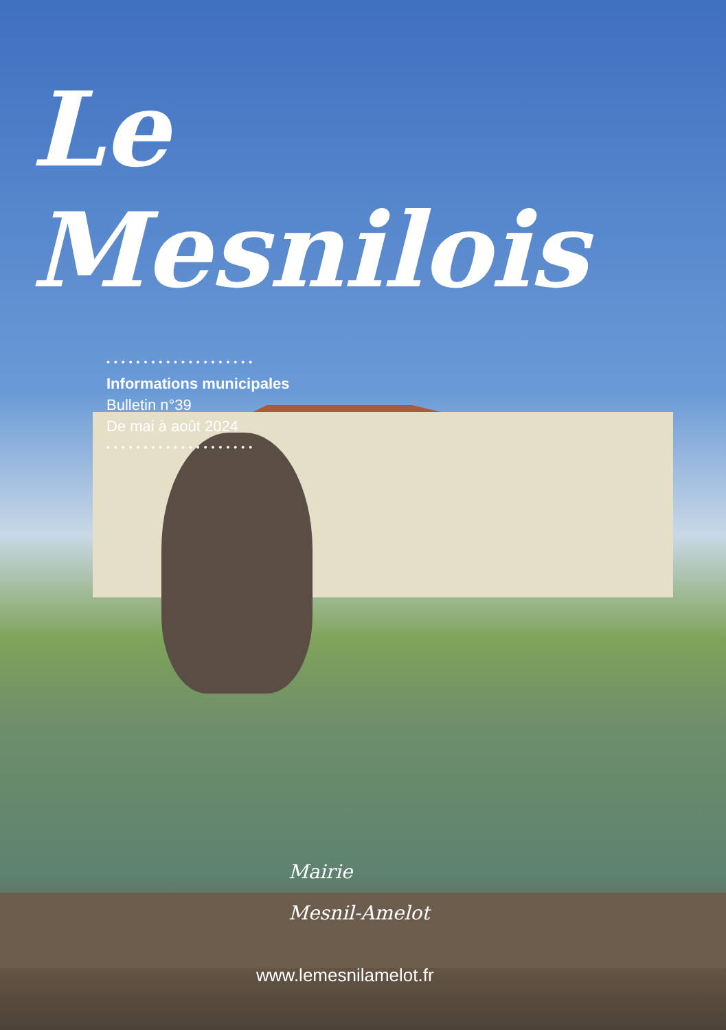Le Mesnilois
••••••••••••••••••••
Informations municipales
Bulletin n°39
De mai à août 2024
••••••••••••••••••••
Mairie
Mesnil-Amelot
www.lemesnilamelot.fr